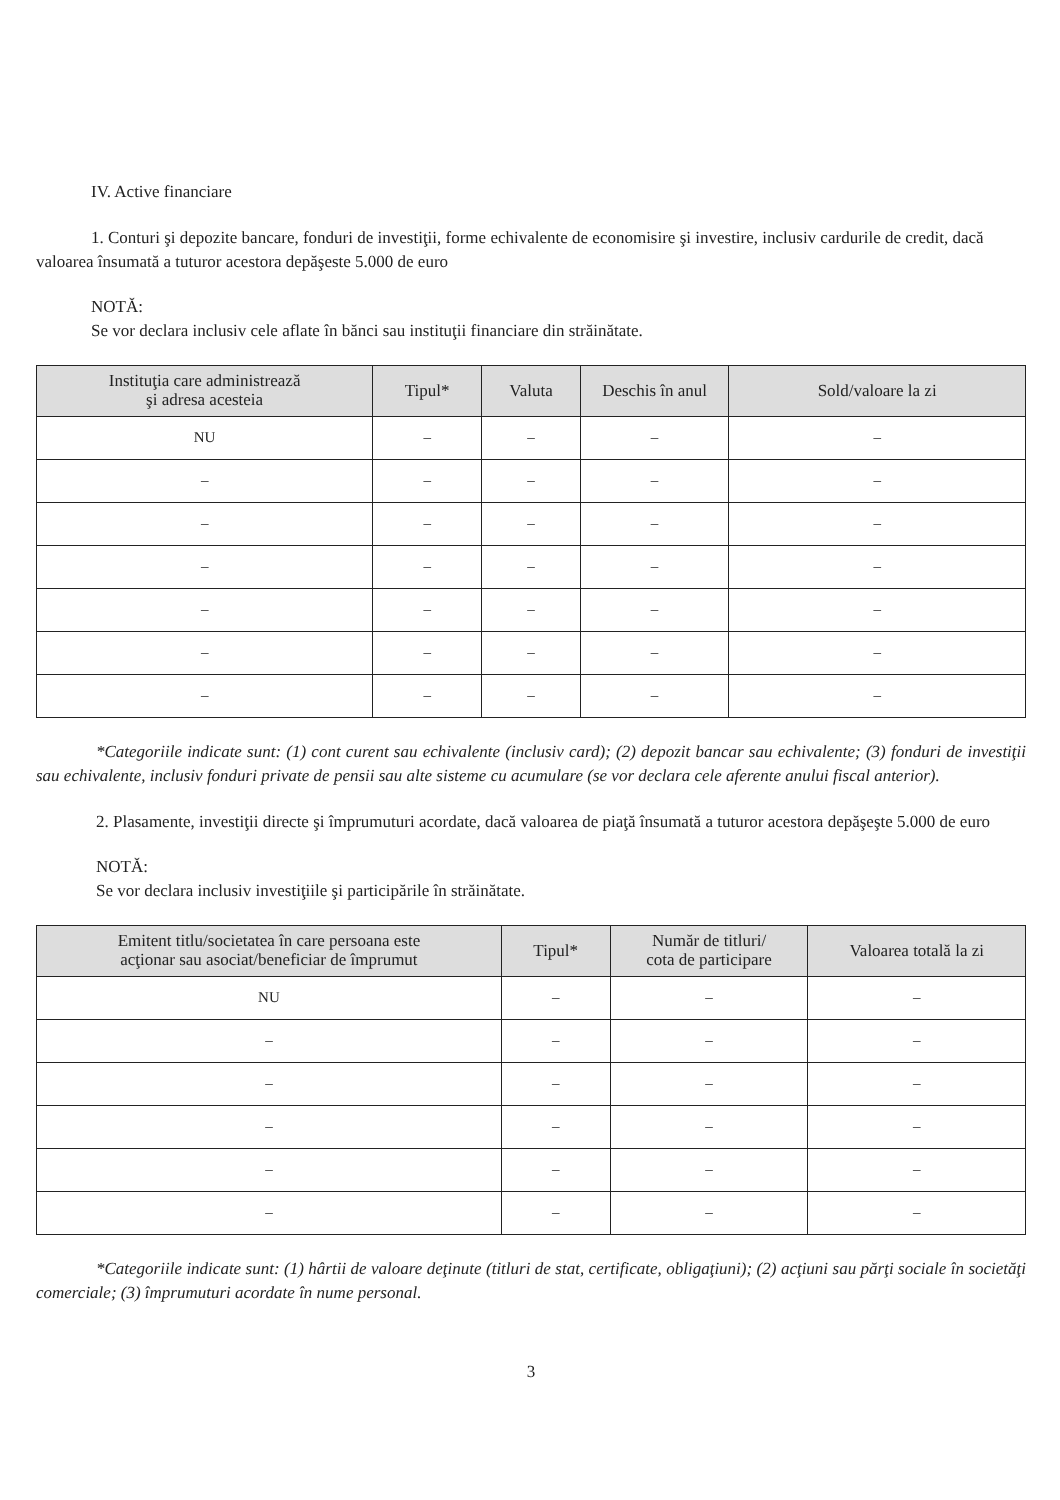IV. Active financiare
1. Conturi şi depozite bancare, fonduri de investiţii, forme echivalente de economisire şi investire, inclusiv cardurile de credit, dacă valoarea însumată a tuturor acestora depăşeste 5.000 de euro
NOTĂ:
Se vor declara inclusiv cele aflate în bănci sau instituţii financiare din străinătate.
| Instituţia care administrează şi adresa acesteia | Tipul* | Valuta | Deschis în anul | Sold/valoare la zi |
| --- | --- | --- | --- | --- |
| NU | – | – | – | – |
| – | – | – | – | – |
| – | – | – | – | – |
| – | – | – | – | – |
| – | – | – | – | – |
| – | – | – | – | – |
| – | – | – | – | – |
*Categoriile indicate sunt: (1) cont curent sau echivalente (inclusiv card); (2) depozit bancar sau echivalente; (3) fonduri de investiţii sau echivalente, inclusiv fonduri private de pensii sau alte sisteme cu acumulare (se vor declara cele aferente anului fiscal anterior).
2. Plasamente, investiţii directe şi împrumuturi acordate, dacă valoarea de piaţă însumată a tuturor acestora depăşeşte 5.000 de euro
NOTĂ:
Se vor declara inclusiv investiţiile şi participările în străinătate.
| Emitent titlu/societatea în care persoana este acţionar sau asociat/beneficiar de împrumut | Tipul* | Număr de titluri/ cota de participare | Valoarea totală la zi |
| --- | --- | --- | --- |
| NU | – | – | – |
| – | – | – | – |
| – | – | – | – |
| – | – | – | – |
| – | – | – | – |
| – | – | – | – |
*Categoriile indicate sunt: (1) hârtii de valoare deţinute (titluri de stat, certificate, obligaţiuni); (2) acţiuni sau părţi sociale în societăţi comerciale; (3) împrumuturi acordate în nume personal.
3